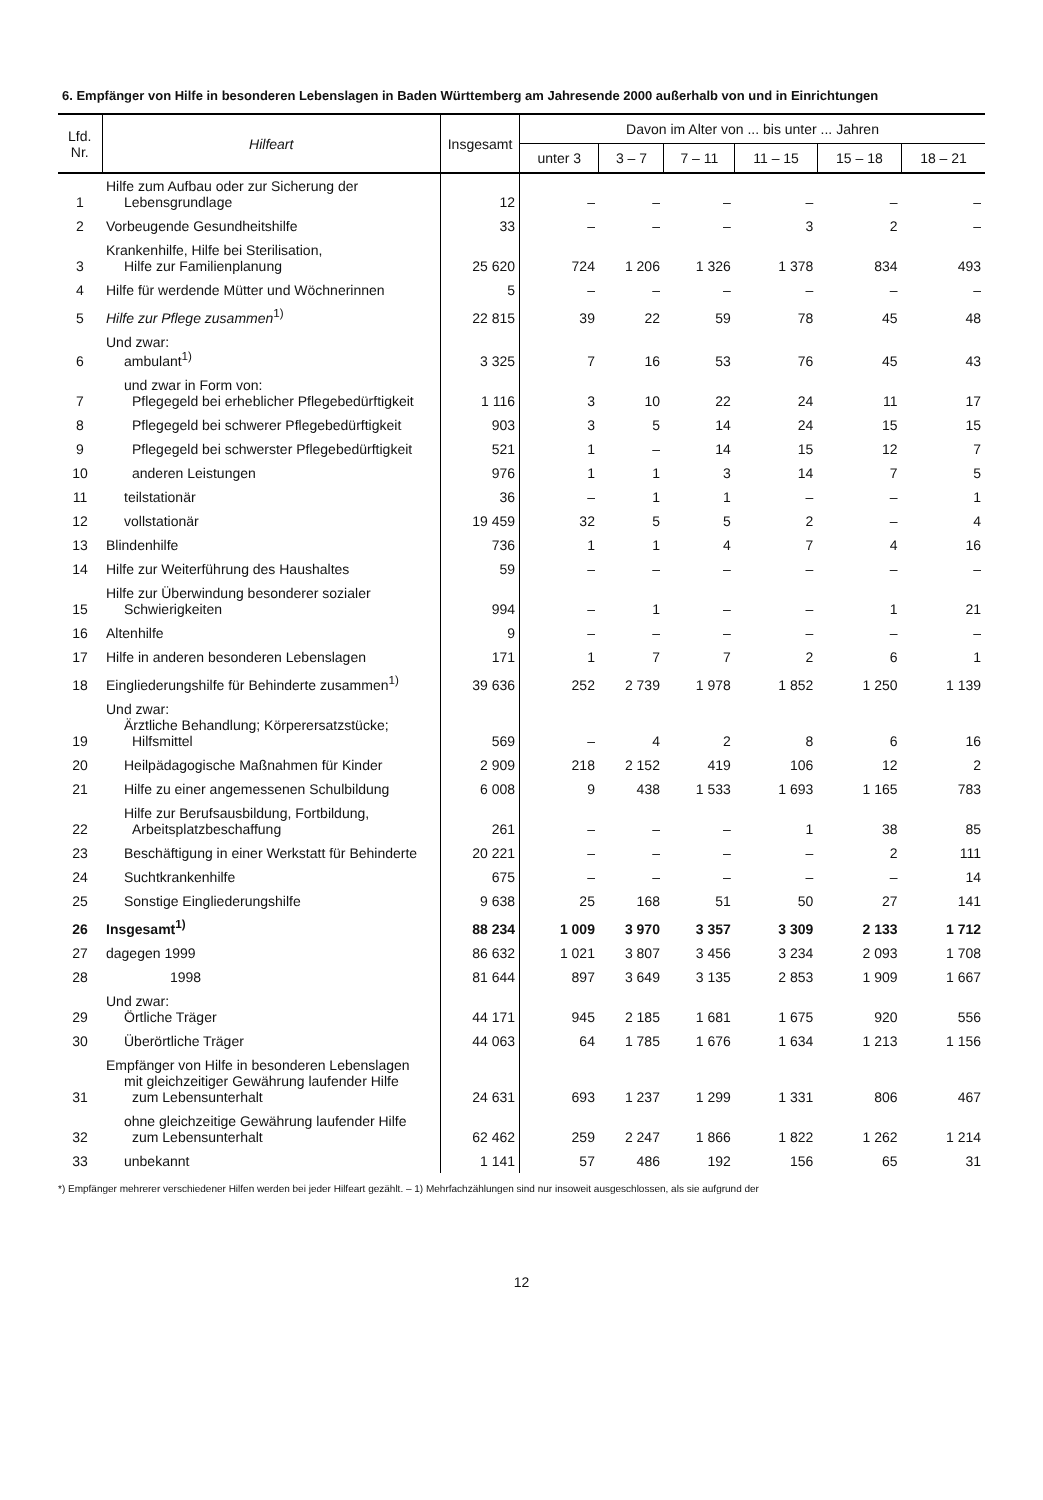6. Empfänger von Hilfe in besonderen Lebenslagen in Baden Württemberg am Jahresende 2000 außerhalb von und in Einrichtungen
| Lfd. Nr. | Hilfeart | Insgesamt | Davon im Alter von ... bis unter ... Jahren | | | | | |
| --- | --- | --- | --- | --- | --- | --- | --- | --- |
| | | | unter 3 | 3 – 7 | 7 – 11 | 11 – 15 | 15 – 18 | 18 – 21 |
| 1 | Hilfe zum Aufbau oder zur Sicherung der Lebensgrundlage | 12 | – | – | – | – | – | – |
| 2 | Vorbeugende Gesundheitshilfe | 33 | – | – | – | 3 | 2 | – |
| 3 | Krankenhilfe, Hilfe bei Sterilisation, Hilfe zur Familienplanung | 25 620 | 724 | 1 206 | 1 326 | 1 378 | 834 | 493 |
| 4 | Hilfe für werdende Mütter und Wöchnerinnen | 5 | – | – | – | – | – | – |
| 5 | Hilfe zur Pflege zusammen<sup>1)</sup> | 22 815 | 39 | 22 | 59 | 78 | 45 | 48 |
| 6 | Und zwar: ambulant<sup>1)</sup> | 3 325 | 7 | 16 | 53 | 76 | 45 | 43 |
| 7 | und zwar in Form von: Pflegegeld bei erheblicher Pflegebedürftigkeit | 1 116 | 3 | 10 | 22 | 24 | 11 | 17 |
| 8 | Pflegegeld bei schwerer Pflegebedürftigkeit | 903 | 3 | 5 | 14 | 24 | 15 | 15 |
| 9 | Pflegegeld bei schwerster Pflegebedürftigkeit | 521 | 1 | – | 14 | 15 | 12 | 7 |
| 10 | anderen Leistungen | 976 | 1 | 1 | 3 | 14 | 7 | 5 |
| 11 | teilstationär | 36 | – | 1 | 1 | – | – | 1 |
| 12 | vollstationär | 19 459 | 32 | 5 | 5 | 2 | – | 4 |
| 13 | Blindenhilfe | 736 | 1 | 1 | 4 | 7 | 4 | 16 |
| 14 | Hilfe zur Weiterführung des Haushaltes | 59 | – | – | – | – | – | – |
| 15 | Hilfe zur Überwindung besonderer sozialer Schwierigkeiten | 994 | – | 1 | – | – | 1 | 21 |
| 16 | Altenhilfe | 9 | – | – | – | – | – | – |
| 17 | Hilfe in anderen besonderen Lebenslagen | 171 | 1 | 7 | 7 | 2 | 6 | 1 |
| 18 | Eingliederungshilfe für Behinderte zusammen<sup>1)</sup> | 39 636 | 252 | 2 739 | 1 978 | 1 852 | 1 250 | 1 139 |
| 19 | Und zwar: Ärztliche Behandlung; Körperersatzstücke; Hilfsmittel | 569 | – | 4 | 2 | 8 | 6 | 16 |
| 20 | Heilpädagogische Maßnahmen für Kinder | 2 909 | 218 | 2 152 | 419 | 106 | 12 | 2 |
| 21 | Hilfe zu einer angemessenen Schulbildung | 6 008 | 9 | 438 | 1 533 | 1 693 | 1 165 | 783 |
| 22 | Hilfe zur Berufsausbildung, Fortbildung, Arbeitsplatzbeschaffung | 261 | – | – | – | 1 | 38 | 85 |
| 23 | Beschäftigung in einer Werkstatt für Behinderte | 20 221 | – | – | – | – | 2 | 111 |
| 24 | Suchtkrankenhilfe | 675 | – | – | – | – | – | 14 |
| 25 | Sonstige Eingliederungshilfe | 9 638 | 25 | 168 | 51 | 50 | 27 | 141 |
| 26 | Insgesamt<sup>1)</sup> | 88 234 | 1 009 | 3 970 | 3 357 | 3 309 | 2 133 | 1 712 |
| 27 | dagegen 1999 | 86 632 | 1 021 | 3 807 | 3 456 | 3 234 | 2 093 | 1 708 |
| 28 | 1998 | 81 644 | 897 | 3 649 | 3 135 | 2 853 | 1 909 | 1 667 |
| 29 | Und zwar: Örtliche Träger | 44 171 | 945 | 2 185 | 1 681 | 1 675 | 920 | 556 |
| 30 | Überörtliche Träger | 44 063 | 64 | 1 785 | 1 676 | 1 634 | 1 213 | 1 156 |
| 31 | Empfänger von Hilfe in besonderen Lebenslagen mit gleichzeitiger Gewährung laufender Hilfe zum Lebensunterhalt | 24 631 | 693 | 1 237 | 1 299 | 1 331 | 806 | 467 |
| 32 | ohne gleichzeitige Gewährung laufender Hilfe zum Lebensunterhalt | 62 462 | 259 | 2 247 | 1 866 | 1 822 | 1 262 | 1 214 |
| 33 | unbekannt | 1 141 | 57 | 486 | 192 | 156 | 65 | 31 |
*) Empfänger mehrerer verschiedener Hilfen werden bei jeder Hilfeart gezählt. – 1) Mehrfachzählungen sind nur insoweit ausgeschlossen, als sie aufgrund der
12